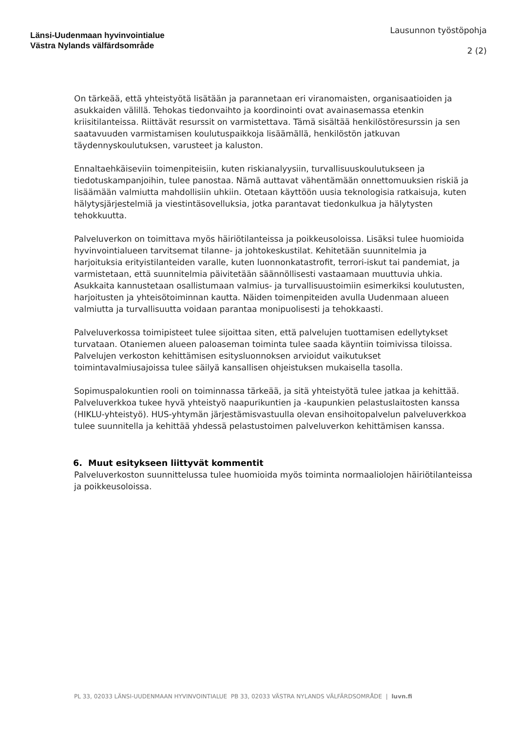Länsi-Uudenmaan hyvinvointialue
Västra Nylands välfärdsområde
Lausunnon työstöpohja
2 (2)
On tärkeää, että yhteistyötä lisätään ja parannetaan eri viranomaisten, organisaatioiden ja asukkaiden välillä. Tehokas tiedonvaihto ja koordinointi ovat avainasemassa etenkin kriisitilanteissa. Riittävät resurssit on varmistettava. Tämä sisältää henkilöstöresurssin ja sen saatavuuden varmistamisen koulutuspaikkoja lisäämällä, henkilöstön jatkuvan täydennyskoulutuksen, varusteet ja kaluston.
Ennaltaehkäiseviin toimenpiteisiin, kuten riskianalyysiin, turvallisuuskoulutukseen ja tiedotuskampanjoihin, tulee panostaa. Nämä auttavat vähentämään onnettomuuksien riskiä ja lisäämään valmiutta mahdollisiin uhkiin. Otetaan käyttöön uusia teknologisia ratkaisuja, kuten hälytysjärjestelmiä ja viestintäsovelluksia, jotka parantavat tiedonkulkua ja hälytysten tehokkuutta.
Palveluverkon on toimittava myös häiriötilanteissa ja poikkeusoloissa. Lisäksi tulee huomioida hyvinvointialueen tarvitsemat tilanne- ja johtokeskustilat. Kehitetään suunnitelmia ja harjoituksia erityistilanteiden varalle, kuten luonnonkatastrofit, terrori-iskut tai pandemiat, ja varmistetaan, että suunnitelmia päivitetään säännöllisesti vastaamaan muuttuvia uhkia. Asukkaita kannustetaan osallistumaan valmius- ja turvallisuustoimiin esimerkiksi koulutusten, harjoitusten ja yhteisötoiminnan kautta. Näiden toimenpiteiden avulla Uudenmaan alueen valmiutta ja turvallisuutta voidaan parantaa monipuolisesti ja tehokkaasti.
Palveluverkossa toimipisteet tulee sijoittaa siten, että palvelujen tuottamisen edellytykset turvataan. Otaniemen alueen paloaseman toiminta tulee saada käyntiin toimivissa tiloissa. Palvelujen verkoston kehittämisen esitysluonnoksen arvioidut vaikutukset toimintavalmiusajoissa tulee säilyä kansallisen ohjeistuksen mukaisella tasolla.
Sopimuspalokuntien rooli on toiminnassa tärkeää, ja sitä yhteistyötä tulee jatkaa ja kehittää. Palveluverkkoa tukee hyvä yhteistyö naapurikuntien ja -kaupunkien pelastuslaitosten kanssa (HIKLU-yhteistyö). HUS-yhtymän järjestämisvastuulla olevan ensihoitopalvelun palveluverkkoa tulee suunnitella ja kehittää yhdessä pelastustoimen palveluverkon kehittämisen kanssa.
6. Muut esitykseen liittyvät kommentit
Palveluverkoston suunnittelussa tulee huomioida myös toiminta normaaliolojen häiriötilanteissa ja poikkeusoloissa.
PL 33, 02033 LÄNSI-UUDENMAAN HYVINVOINTIALUE PB 33, 02033 VÄSTRA NYLANDS VÄLFÄRDSOMRÅDE | luvn.fi